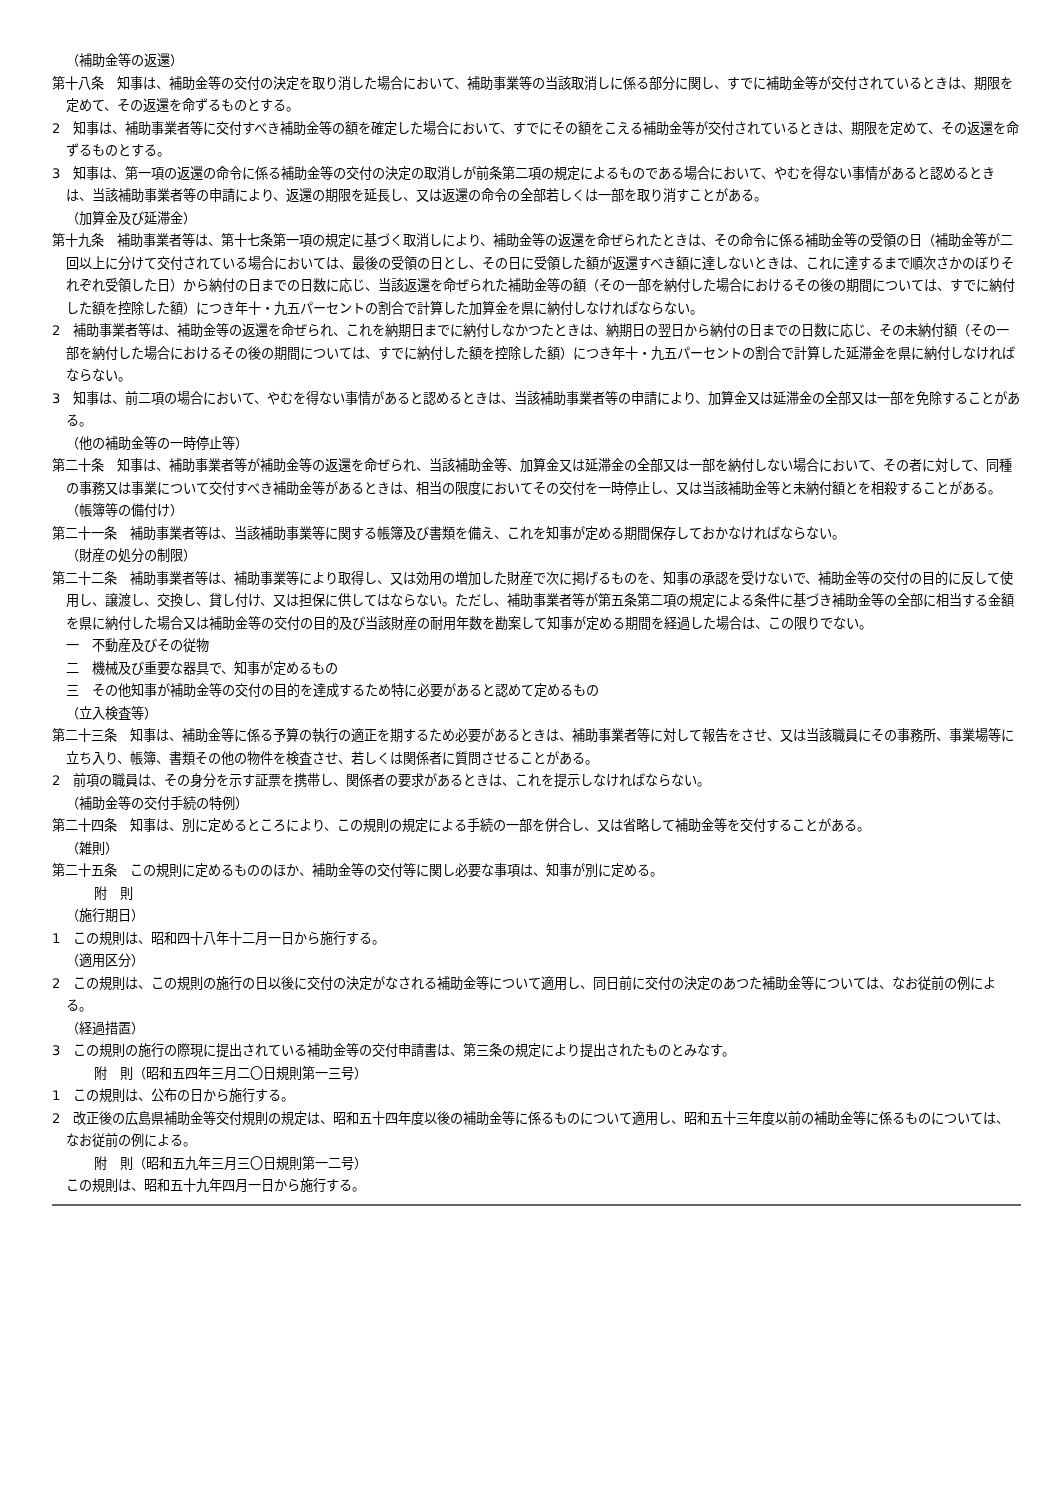（補助金等の返還）
第十八条　知事は、補助金等の交付の決定を取り消した場合において、補助事業等の当該取消しに係る部分に関し、すでに補助金等が交付されているときは、期限を定めて、その返還を命ずるものとする。
2　知事は、補助事業者等に交付すべき補助金等の額を確定した場合において、すでにその額をこえる補助金等が交付されているときは、期限を定めて、その返還を命ずるものとする。
3　知事は、第一項の返還の命令に係る補助金等の交付の決定の取消しが前条第二項の規定によるものである場合において、やむを得ない事情があると認めるときは、当該補助事業者等の申請により、返還の期限を延長し、又は返還の命令の全部若しくは一部を取り消すことがある。
（加算金及び延滞金）
第十九条　補助事業者等は、第十七条第一項の規定に基づく取消しにより、補助金等の返還を命ぜられたときは、その命令に係る補助金等の受領の日（補助金等が二回以上に分けて交付されている場合においては、最後の受領の日とし、その日に受領した額が返還すべき額に達しないときは、これに達するまで順次さかのぼりそれぞれ受領した日）から納付の日までの日数に応じ、当該返還を命ぜられた補助金等の額（その一部を納付した場合におけるその後の期間については、すでに納付した額を控除した額）につき年十・九五パーセントの割合で計算した加算金を県に納付しなければならない。
2　補助事業者等は、補助金等の返還を命ぜられ、これを納期日までに納付しなかつたときは、納期日の翌日から納付の日までの日数に応じ、その未納付額（その一部を納付した場合におけるその後の期間については、すでに納付した額を控除した額）につき年十・九五パーセントの割合で計算した延滞金を県に納付しなければならない。
3　知事は、前二項の場合において、やむを得ない事情があると認めるときは、当該補助事業者等の申請により、加算金又は延滞金の全部又は一部を免除することがある。
（他の補助金等の一時停止等）
第二十条　知事は、補助事業者等が補助金等の返還を命ぜられ、当該補助金等、加算金又は延滞金の全部又は一部を納付しない場合において、その者に対して、同種の事務又は事業について交付すべき補助金等があるときは、相当の限度においてその交付を一時停止し、又は当該補助金等と未納付額とを相殺することがある。
（帳簿等の備付け）
第二十一条　補助事業者等は、当該補助事業等に関する帳簿及び書類を備え、これを知事が定める期間保存しておかなければならない。
（財産の処分の制限）
第二十二条　補助事業者等は、補助事業等により取得し、又は効用の増加した財産で次に掲げるものを、知事の承認を受けないで、補助金等の交付の目的に反して使用し、譲渡し、交換し、貸し付け、又は担保に供してはならない。ただし、補助事業者等が第五条第二項の規定による条件に基づき補助金等の全部に相当する金額を県に納付した場合又は補助金等の交付の目的及び当該財産の耐用年数を勘案して知事が定める期間を経過した場合は、この限りでない。
一　不動産及びその従物
二　機械及び重要な器具で、知事が定めるもの
三　その他知事が補助金等の交付の目的を達成するため特に必要があると認めて定めるもの
（立入検査等）
第二十三条　知事は、補助金等に係る予算の執行の適正を期するため必要があるときは、補助事業者等に対して報告をさせ、又は当該職員にその事務所、事業場等に立ち入り、帳簿、書類その他の物件を検査させ、若しくは関係者に質問させることがある。
2　前項の職員は、その身分を示す証票を携帯し、関係者の要求があるときは、これを提示しなければならない。
（補助金等の交付手続の特例）
第二十四条　知事は、別に定めるところにより、この規則の規定による手続の一部を併合し、又は省略して補助金等を交付することがある。
（雑則）
第二十五条　この規則に定めるもののほか、補助金等の交付等に関し必要な事項は、知事が別に定める。
附　則
（施行期日）
1　この規則は、昭和四十八年十二月一日から施行する。
（適用区分）
2　この規則は、この規則の施行の日以後に交付の決定がなされる補助金等について適用し、同日前に交付の決定のあつた補助金等については、なお従前の例による。
（経過措置）
3　この規則の施行の際現に提出されている補助金等の交付申請書は、第三条の規定により提出されたものとみなす。
附　則（昭和五四年三月二〇日規則第一三号）
1　この規則は、公布の日から施行する。
2　改正後の広島県補助金等交付規則の規定は、昭和五十四年度以後の補助金等に係るものについて適用し、昭和五十三年度以前の補助金等に係るものについては、なお従前の例による。
附　則（昭和五九年三月三〇日規則第一二号）
この規則は、昭和五十九年四月一日から施行する。